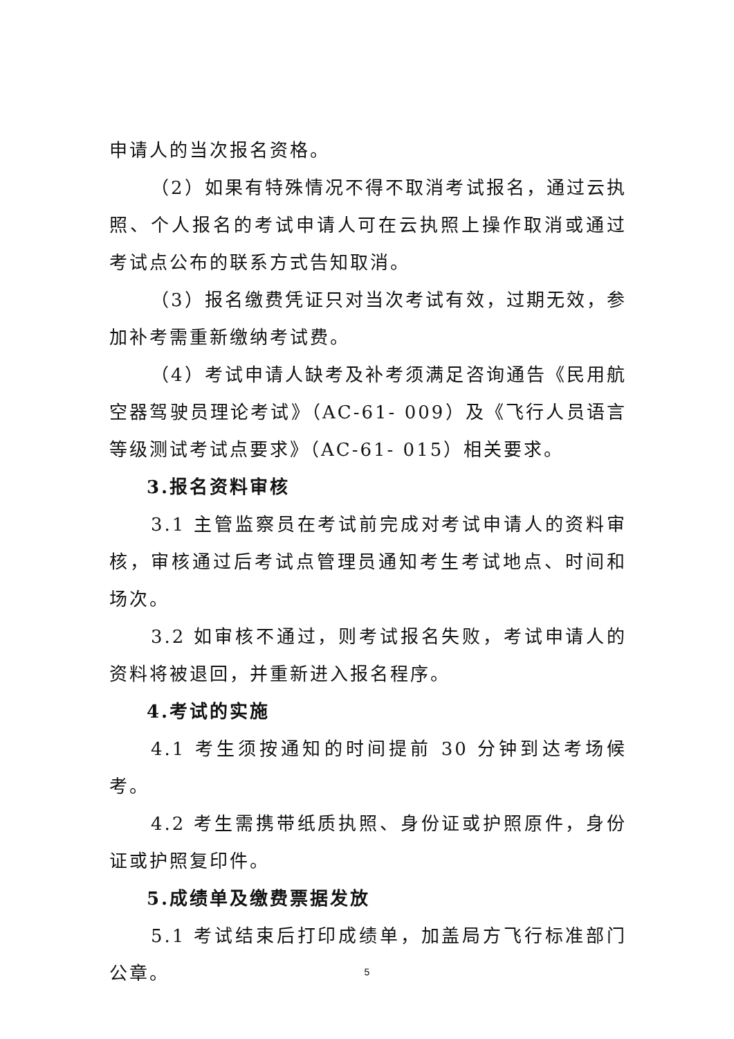申请人的当次报名资格。
（2）如果有特殊情况不得不取消考试报名，通过云执照、个人报名的考试申请人可在云执照上操作取消或通过考试点公布的联系方式告知取消。
（3）报名缴费凭证只对当次考试有效，过期无效，参加补考需重新缴纳考试费。
（4）考试申请人缺考及补考须满足咨询通告《民用航空器驾驶员理论考试》（AC-61- 009）及《飞行人员语言等级测试考试点要求》（AC-61- 015）相关要求。
3.报名资料审核
3.1 主管监察员在考试前完成对考试申请人的资料审核，审核通过后考试点管理员通知考生考试地点、时间和场次。
3.2 如审核不通过，则考试报名失败，考试申请人的资料将被退回，并重新进入报名程序。
4.考试的实施
4.1 考生须按通知的时间提前 30 分钟到达考场候考。
4.2 考生需携带纸质执照、身份证或护照原件，身份证或护照复印件。
5.成绩单及缴费票据发放
5.1 考试结束后打印成绩单，加盖局方飞行标准部门公章。
5